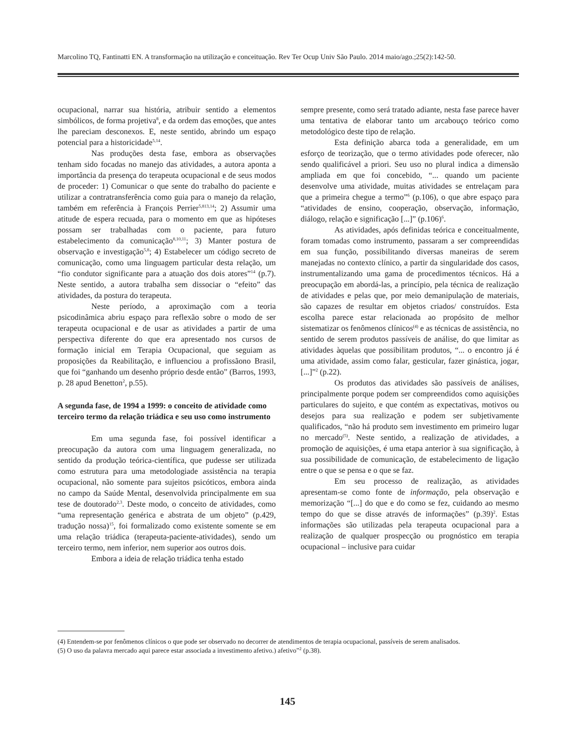Marcolino TQ, Fantinatti EN. A transformação na utilização e conceituação. Rev Ter Ocup Univ São Paulo. 2014 maio/ago.;25(2):142-50.
ocupacional, narrar sua história, atribuir sentido a elementos simbólicos, de forma projetiva<sup>8</sup>, e da ordem das emoções, que antes lhe pareciam desconexos. E, neste sentido, abrindo um espaço potencial para a historicidade<sup>5,14</sup>.
Nas produções desta fase, embora as observações tenham sido focadas no manejo das atividades, a autora aponta a importância da presença do terapeuta ocupacional e de seus modos de proceder: 1) Comunicar o que sente do trabalho do paciente e utilizar a contratransferência como guia para o manejo da relação, também em referência à François Perrier<sup>5,813,14</sup>; 2) Assumir uma atitude de espera recuada, para o momento em que as hipóteses possam ser trabalhadas com o paciente, para futuro estabelecimento da comunicação<sup>8,10,11</sup>; 3) Manter postura de observação e investigação<sup>5,8</sup>; 4) Estabelecer um código secreto de comunicação, como uma linguagem particular desta relação, um “fio condutor significante para a atuação dos dois atores”<sup>14</sup> (p.7). Neste sentido, a autora trabalha sem dissociar o “efeito” das atividades, da postura do terapeuta.
Neste período, a aproximação com a teoria psicodinâmica abriu espaço para reflexão sobre o modo de ser terapeuta ocupacional e de usar as atividades a partir de uma perspectiva diferente do que era apresentado nos cursos de formação inicial em Terapia Ocupacional, que seguiam as proposições da Reabilitação, e influenciou a profissãono Brasil, que foi “ganhando um desenho próprio desde então” (Barros, 1993, p. 28 apud Benetton<sup>2</sup>, p.55).
A segunda fase, de 1994 a 1999: o conceito de atividade como terceiro termo da relação triádica e seu uso como instrumento
Em uma segunda fase, foi possível identificar a preocupação da autora com uma linguagem generalizada, no sentido da produção teórica-científica, que pudesse ser utilizada como estrutura para uma metodologiade assistência na terapia ocupacional, não somente para sujeitos psicóticos, embora ainda no campo da Saúde Mental, desenvolvida principalmente em sua tese de doutorado<sup>2,3</sup>. Deste modo, o conceito de atividades, como “uma representação genérica e abstrata de um objeto” (p.429, tradução nossa)<sup>15</sup>, foi formalizado como existente somente se em uma relação triádica (terapeuta-paciente-atividades), sendo um terceiro termo, nem inferior, nem superior aos outros dois.
Embora a ideia de relação triádica tenha estado
sempre presente, como será tratado adiante, nesta fase parece haver uma tentativa de elaborar tanto um arcabouço teórico como metodológico deste tipo de relação.
Esta definição abarca toda a generalidade, em um esforço de teorização, que o termo atividades pode oferecer, não sendo qualificável a priori. Seu uso no plural indica a dimensão ampliada em que foi concebido, “... quando um paciente desenvolve uma atividade, muitas atividades se entrelaçam para que a primeira chegue a termo”<sup>6</sup> (p.106), o que abre espaço para “atividades de ensino, cooperação, observação, informação, diálogo, relação e significação [...]” (p.106)<sup>6</sup>.
As atividades, após definidas teórica e conceitualmente, foram tomadas como instrumento, passaram a ser compreendidas em sua função, possibilitando diversas maneiras de serem manejadas no contexto clínico, a partir da singularidade dos casos, instrumentalizando uma gama de procedimentos técnicos. Há a preocupação em abordá-las, a princípio, pela técnica de realização de atividades e pelas que, por meio demanipulação de materiais, são capazes de resultar em objetos criados/ construídos. Esta escolha parece estar relacionada ao propósito de melhor sistematizar os fenômenos clínicos<sup>(4)</sup> e as técnicas de assistência, no sentido de serem produtos passíveis de análise, do que limitar as atividades àquelas que possibilitam produtos, “... o encontro já é uma atividade, assim como falar, gesticular, fazer ginástica, jogar, [...]”<sup>2</sup> (p.22).
Os produtos das atividades são passíveis de análises, principalmente porque podem ser compreendidos como aquisições particulares do sujeito, e que contém as expectativas, motivos ou desejos para sua realização e podem ser subjetivamente qualificados, “não há produto sem investimento em primeiro lugar no mercado<sup>(5)</sup>. Neste sentido, a realização de atividades, a promoção de aquisições, é uma etapa anterior à sua significação, à sua possibilidade de comunicação, de estabelecimento de ligação entre o que se pensa e o que se faz.
Em seu processo de realização, as atividades apresentam-se como fonte de informação, pela observação e memorização “[...] do que e do como se fez, cuidando ao mesmo tempo do que se disse através de informações” (p.39)<sup>2</sup>. Estas informações são utilizadas pela terapeuta ocupacional para a realização de qualquer prospecção ou prognóstico em terapia ocupacional – inclusive para cuidar
(4) Entendem-se por fenômenos clínicos o que pode ser observado no decorrer de atendimentos de terapia ocupacional, passíveis de serem analisados.
(5) O uso da palavra mercado aqui parece estar associada a investimento afetivo.) afetivo”<sup>2</sup> (p.38).
145